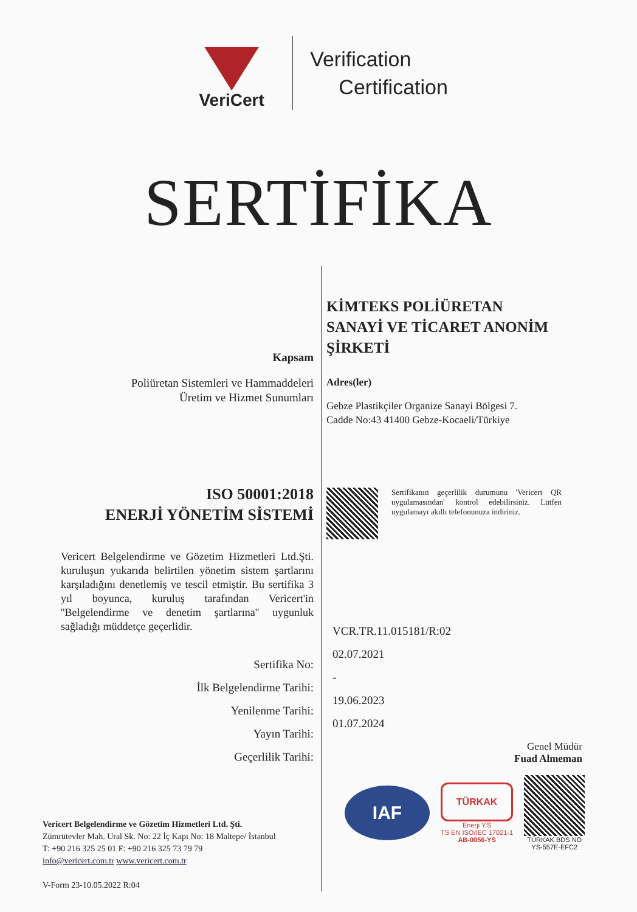VeriCert
Verification
Certification
SERTİFİKA
Kapsam
Poliüretan Sistemleri ve Hammaddeleri
Üretim ve Hizmet Sunumları
ISO 50001:2018
ENERJİ YÖNETİM SİSTEMİ
Vericert Belgelendirme ve Gözetim Hizmetleri Ltd.Şti. kuruluşun yukarıda belirtilen yönetim sistem şartlarını karşıladığını denetlemiş ve tescil etmiştir. Bu sertifika 3 yıl boyunca, kuruluş tarafından Vericert'in ''Belgelendirme ve denetim şartlarına'' uygunluk sağladığı müddetçe geçerlidir.
Sertifika No:
İlk Belgelendirme Tarihi:
Yenilenme Tarihi:
Yayın Tarihi:
Geçerlilik Tarihi:
Vericert Belgelendirme ve Gözetim Hizmetleri Ltd. Şti.
Zümrütevler Mah. Ural Sk. No: 22 İç Kapı No: 18 Maltepe/ İstanbul
T: +90 216 325 25 01 F: +90 216 325 73 79 79
info@vericert.com.tr www.vericert.com.tr
V-Form 23-10.05.2022 R:04
KİMTEKS POLİÜRETAN
SANAYİ VE TİCARET ANONİM
ŞİRKETİ
Adres(ler)
Gebze Plastikçiler Organize Sanayi Bölgesi 7.
Cadde No:43 41400 Gebze-Kocaeli/Türkiye
Sertifikanın geçerlilik durumunu 'Vericert QR uygulamasından' kontrol edebilirsiniz. Lütfen uygulamayı akıllı telefonunuza indiriniz.
VCR.TR.11.015181/R:02
02.07.2021
-
19.06.2023
01.07.2024
Genel Müdür
Fuad Almeman
IAF
TÜRKAK
Enerji Y.S
TS EN ISO/IEC 17021-1
AB-0056-YS
TÜRKAK BDS NO
YS-557E-EFC2